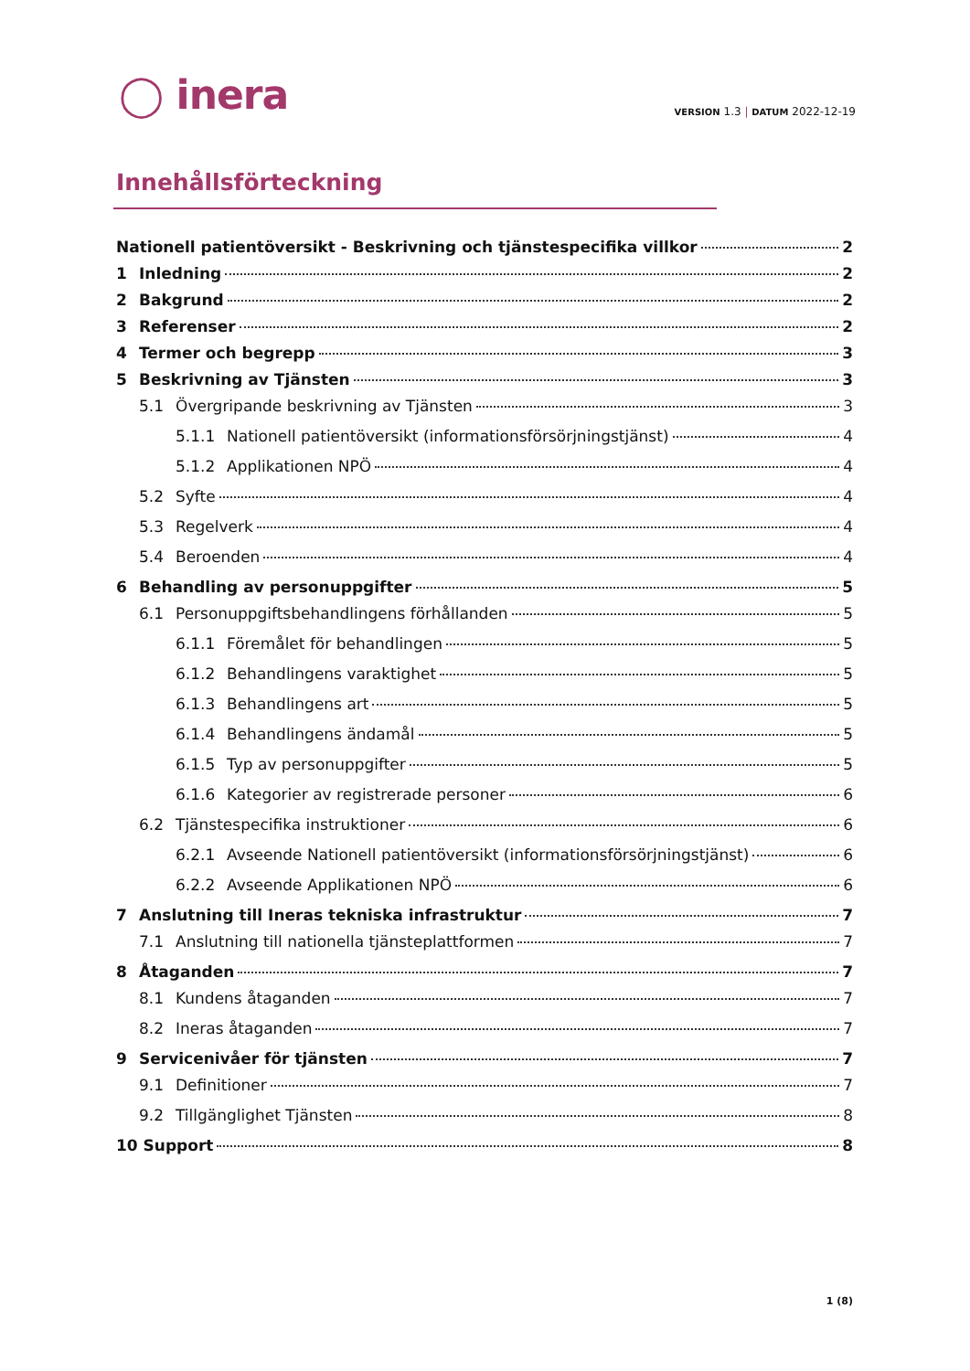◯ inera
VERSION 1.3 | DATUM 2022-12-19
Innehållsförteckning
Nationell patientöversikt - Beskrivning och tjänstespecifika villkor 2
1 Inledning 2
2 Bakgrund 2
3 Referenser 2
4 Termer och begrepp 3
5 Beskrivning av Tjänsten 3
5.1 Övergripande beskrivning av Tjänsten 3
5.1.1 Nationell patientöversikt (informationsförsörjningstjänst) 4
5.1.2 Applikationen NPÖ 4
5.2 Syfte 4
5.3 Regelverk 4
5.4 Beroenden 4
6 Behandling av personuppgifter 5
6.1 Personuppgiftsbehandlingens förhållanden 5
6.1.1 Föremålet för behandlingen 5
6.1.2 Behandlingens varaktighet 5
6.1.3 Behandlingens art 5
6.1.4 Behandlingens ändamål 5
6.1.5 Typ av personuppgifter 5
6.1.6 Kategorier av registrerade personer 6
6.2 Tjänstespecifika instruktioner 6
6.2.1 Avseende Nationell patientöversikt (informationsförsörjningstjänst) 6
6.2.2 Avseende Applikationen NPÖ 6
7 Anslutning till Ineras tekniska infrastruktur 7
7.1 Anslutning till nationella tjänsteplattformen 7
8 Åtaganden 7
8.1 Kundens åtaganden 7
8.2 Ineras åtaganden 7
9 Servicenivåer för tjänsten 7
9.1 Definitioner 7
9.2 Tillgänglighet Tjänsten 8
10 Support 8
1 (8)